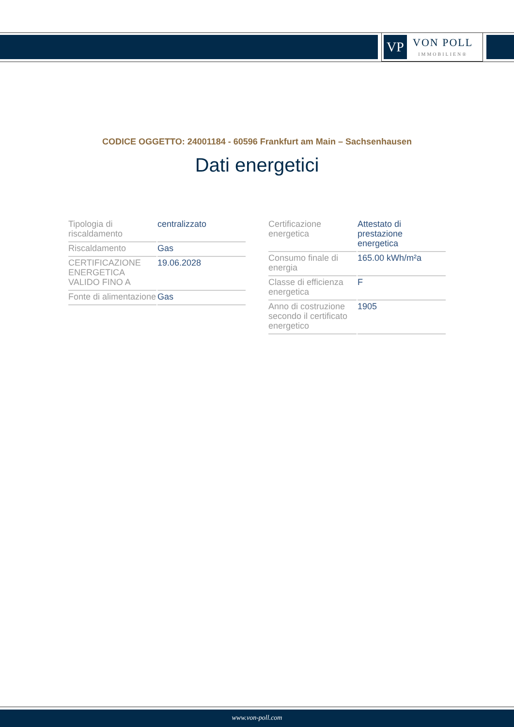VP
VON POLL
IMMOBILIEN®
CODICE OGGETTO: 24001184 - 60596 Frankfurt am Main – Sachsenhausen
Dati energetici
| Tipologia di riscaldamento | centralizzato |
| Riscaldamento | Gas |
| CERTIFICAZIONE ENERGETICA VALIDO FINO A | 19.06.2028 |
| Fonte di alimentazione | Gas |
| Certificazione energetica | Attestato di prestazione energetica |
| Consumo finale di energia | 165.00 kWh/m²a |
| Classe di efficienza energetica | F |
| Anno di costruzione secondo il certificato energetico | 1905 |
www.von-poll.com